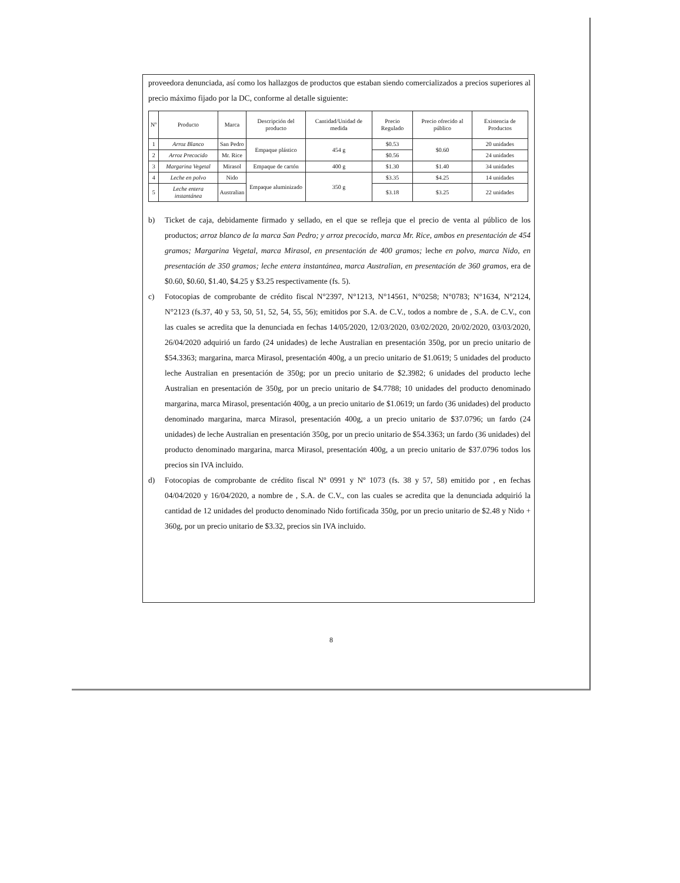proveedora denunciada, así como los hallazgos de productos que estaban siendo comercializados a precios superiores al precio máximo fijado por la DC, conforme al detalle siguiente:
| Nº | Producto | Marca | Descripción del producto | Cantidad/Unidad de medida | Precio Regulado | Precio ofrecido al público | Existencia de Productos |
| --- | --- | --- | --- | --- | --- | --- | --- |
| 1 | Arroz Blanco | San Pedro | Empaque plástico | 454 g | $0.53 | $0.60 | 20 unidades |
| 2 | Arroz Precocido | Mr. Rice | | | $0.56 | | 24 unidades |
| 3 | Margarina Vegetal | Mirasol | Empaque de cartón | 400 g | $1.30 | $1.40 | 34 unidades |
| 4 | Leche en polvo | Nido | Empaque aluminizado | 350 g | $3.35 | $4.25 | 14 unidades |
| 5 | Leche entera instantánea | Australian | | | $3.18 | $3.25 | 22 unidades |
b) Ticket de caja, debidamente firmado y sellado, en el que se refleja que el precio de venta al público de los productos; arroz blanco de la marca San Pedro; y arroz precocido, marca Mr. Rice, ambos en presentación de 454 gramos; Margarina Vegetal, marca Mirasol, en presentación de 400 gramos; leche en polvo, marca Nido, en presentación de 350 gramos; leche entera instantánea, marca Australian, en presentación de 360 gramos, era de $0.60, $0.60, $1.40, $4.25 y $3.25 respectivamente (fs. 5).
c) Fotocopias de comprobante de crédito fiscal N°2397, N°1213, N°14561, N°0258; N°0783; N°1634, N°2124, N°2123 (fs.37, 40 y 53, 50, 51, 52, 54, 55, 56); emitidos por S.A. de C.V., todos a nombre de , S.A. de C.V., con las cuales se acredita que la denunciada en fechas 14/05/2020, 12/03/2020, 03/02/2020, 20/02/2020, 03/03/2020, 26/04/2020 adquirió un fardo (24 unidades) de leche Australian en presentación 350g, por un precio unitario de $54.3363; margarina, marca Mirasol, presentación 400g, a un precio unitario de $1.0619; 5 unidades del producto leche Australian en presentación de 350g; por un precio unitario de $2.3982; 6 unidades del producto leche Australian en presentación de 350g, por un precio unitario de $4.7788; 10 unidades del producto denominado margarina, marca Mirasol, presentación 400g, a un precio unitario de $1.0619; un fardo (36 unidades) del producto denominado margarina, marca Mirasol, presentación 400g, a un precio unitario de $37.0796; un fardo (24 unidades) de leche Australian en presentación 350g, por un precio unitario de $54.3363; un fardo (36 unidades) del producto denominado margarina, marca Mirasol, presentación 400g, a un precio unitario de $37.0796 todos los precios sin IVA incluido.
d) Fotocopias de comprobante de crédito fiscal Nº 0991 y Nº 1073 (fs. 38 y 57, 58) emitido por , en fechas 04/04/2020 y 16/04/2020, a nombre de , S.A. de C.V., con las cuales se acredita que la denunciada adquirió la cantidad de 12 unidades del producto denominado Nido fortificada 350g, por un precio unitario de $2.48 y Nido + 360g, por un precio unitario de $3.32, precios sin IVA incluido.
8